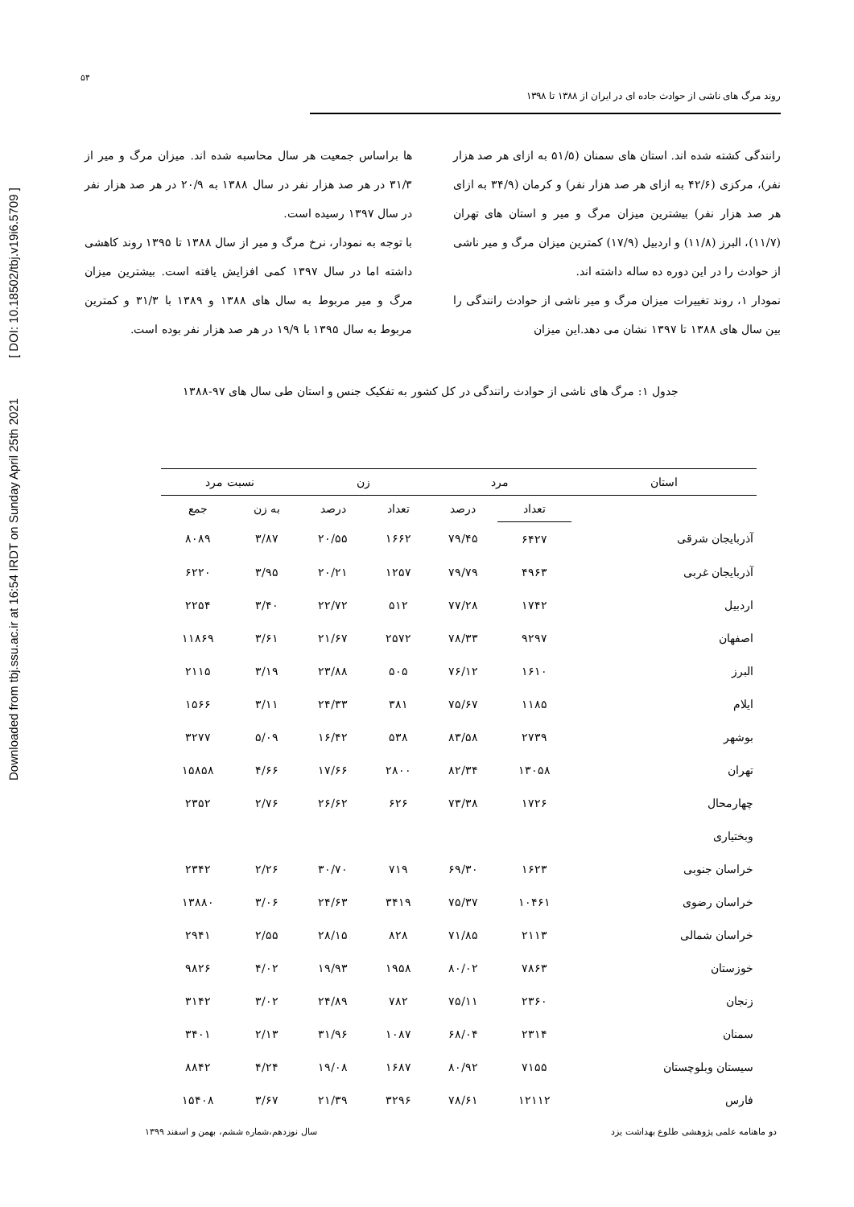Downloaded from tbj.ssu.ac.ir at 16:54 IRDT on Sunday April 25th 2021 [ DOI: 10.18502/tbj.v19i6.5709 ]
۵۴
روند مرگ های ناشی از حوادث جاده ای در ایران از ۱۳۸۸ تا ۱۳۹۸
رانندگی کشته شده اند. استان های سمنان (۵۱/۵ به ازای هر صد هزار نفر)، مرکزی (۴۲/۶ به ازای هر صد هزار نفر) و کرمان (۳۴/۹ به ازای هر صد هزار نفر) بیشترین میزان مرگ و میر و استان های تهران (۱۱/۷)، البرز (۱۱/۸) و اردبیل (۱۷/۹) کمترین میزان مرگ و میر ناشی از حوادث را در این دوره ده ساله داشته اند.
نمودار ۱، روند تغییرات میزان مرگ و میر ناشی از حوادث رانندگی را بین سال های ۱۳۸۸ تا ۱۳۹۷ نشان می دهد.این میزان
ها براساس جمعیت هر سال محاسبه شده اند. میزان مرگ و میر از ۳۱/۳ در هر صد هزار نفر در سال ۱۳۸۸ به ۲۰/۹ در هر صد هزار نفر در سال ۱۳۹۷ رسیده است.
با توجه به نمودار، نرخ مرگ و میر از سال ۱۳۸۸ تا ۱۳۹۵ روند کاهشی داشته اما در سال ۱۳۹۷ کمی افزایش یافته است. بیشترین میزان مرگ و میر مربوط به سال های ۱۳۸۸ و ۱۳۸۹ با ۳۱/۳ و کمترین مربوط به سال ۱۳۹۵ با ۱۹/۹ در هر صد هزار نفر بوده است.
جدول ۱: مرگ های ناشی از حوادث رانندگی در کل کشور به تفکیک جنس و استان طی سال های ۹۷-۱۳۸۸
| استان | مرد | | زن | | نسبت مرد | |
| --- | --- | --- | --- | --- | --- | --- |
| | تعداد | درصد | تعداد | درصد | به زن | جمع |
| آذربایجان شرقی | ۶۴۲۷ | ۷۹/۴۵ | ۱۶۶۲ | ۲۰/۵۵ | ۳/۸۷ | ۸۰۸۹ |
| آذربایجان غربی | ۴۹۶۳ | ۷۹/۷۹ | ۱۲۵۷ | ۲۰/۲۱ | ۳/۹۵ | ۶۲۲۰ |
| اردبیل | ۱۷۴۲ | ۷۷/۲۸ | ۵۱۲ | ۲۲/۷۲ | ۳/۴۰ | ۲۲۵۴ |
| اصفهان | ۹۲۹۷ | ۷۸/۳۳ | ۲۵۷۲ | ۲۱/۶۷ | ۳/۶۱ | ۱۱۸۶۹ |
| البرز | ۱۶۱۰ | ۷۶/۱۲ | ۵۰۵ | ۲۳/۸۸ | ۳/۱۹ | ۲۱۱۵ |
| ایلام | ۱۱۸۵ | ۷۵/۶۷ | ۳۸۱ | ۲۴/۳۳ | ۳/۱۱ | ۱۵۶۶ |
| بوشهر | ۲۷۳۹ | ۸۳/۵۸ | ۵۳۸ | ۱۶/۴۲ | ۵/۰۹ | ۳۲۷۷ |
| تهران | ۱۳۰۵۸ | ۸۲/۳۴ | ۲۸۰۰ | ۱۷/۶۶ | ۴/۶۶ | ۱۵۸۵۸ |
| چهارمحال | ۱۷۲۶ | ۷۳/۳۸ | ۶۲۶ | ۲۶/۶۲ | ۲/۷۶ | ۲۳۵۲ |
| وبختیاری | | | | | | |
| خراسان جنوبی | ۱۶۲۳ | ۶۹/۳۰ | ۷۱۹ | ۳۰/۷۰ | ۲/۲۶ | ۲۳۴۲ |
| خراسان رضوی | ۱۰۴۶۱ | ۷۵/۳۷ | ۳۴۱۹ | ۲۴/۶۳ | ۳/۰۶ | ۱۳۸۸۰ |
| خراسان شمالی | ۲۱۱۳ | ۷۱/۸۵ | ۸۲۸ | ۲۸/۱۵ | ۲/۵۵ | ۲۹۴۱ |
| خوزستان | ۷۸۶۳ | ۸۰/۰۲ | ۱۹۵۸ | ۱۹/۹۳ | ۴/۰۲ | ۹۸۲۶ |
| زنجان | ۲۳۶۰ | ۷۵/۱۱ | ۷۸۲ | ۲۴/۸۹ | ۳/۰۲ | ۳۱۴۲ |
| سمنان | ۲۳۱۴ | ۶۸/۰۴ | ۱۰۸۷ | ۳۱/۹۶ | ۲/۱۳ | ۳۴۰۱ |
| سیستان وبلوچستان | ۷۱۵۵ | ۸۰/۹۲ | ۱۶۸۷ | ۱۹/۰۸ | ۴/۲۴ | ۸۸۴۲ |
| فارس | ۱۲۱۱۲ | ۷۸/۶۱ | ۳۲۹۶ | ۲۱/۳۹ | ۳/۶۷ | ۱۵۴۰۸ |
دو ماهنامه علمی پژوهشی طلوع بهداشت یزد سال نوزدهم،شماره ششم، بهمن و اسفند ۱۳۹۹